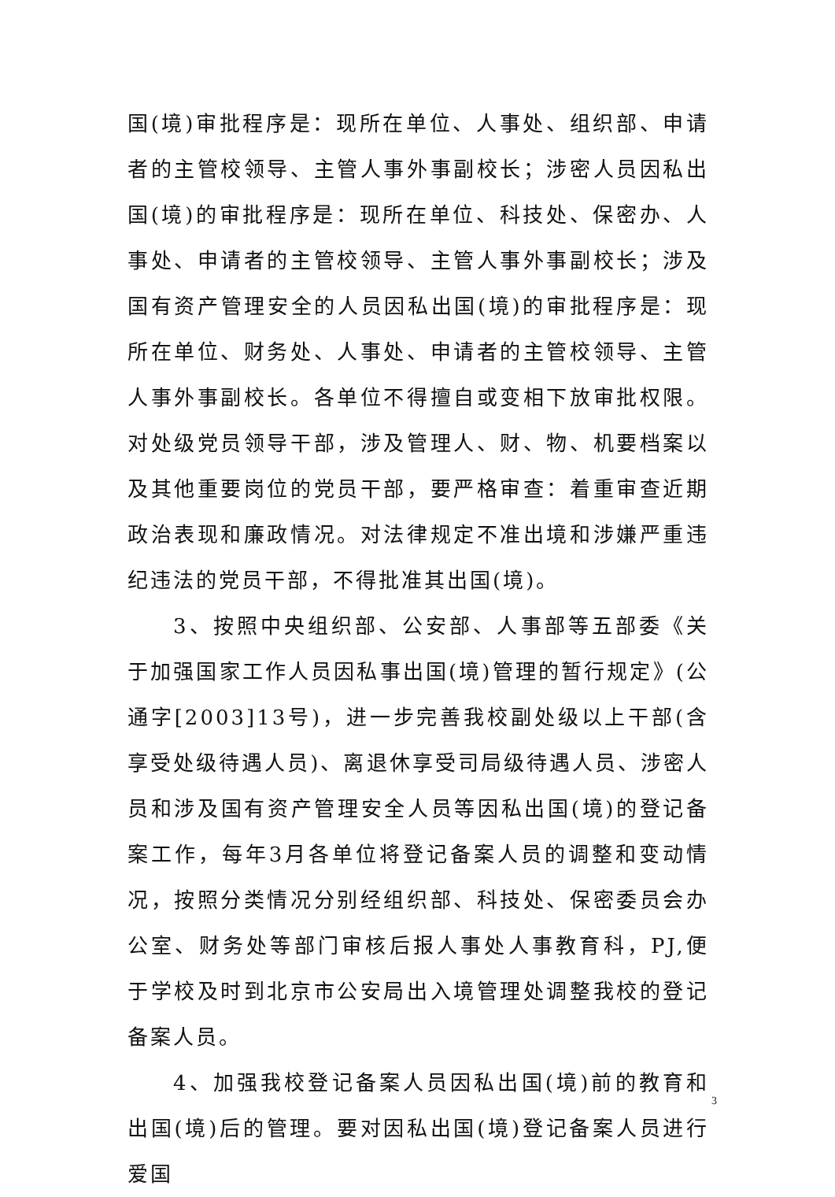国(境)审批程序是：现所在单位、人事处、组织部、申请者的主管校领导、主管人事外事副校长；涉密人员因私出国(境)的审批程序是：现所在单位、科技处、保密办、人事处、申请者的主管校领导、主管人事外事副校长；涉及国有资产管理安全的人员因私出国(境)的审批程序是：现所在单位、财务处、人事处、申请者的主管校领导、主管人事外事副校长。各单位不得擅自或变相下放审批权限。对处级党员领导干部，涉及管理人、财、物、机要档案以及其他重要岗位的党员干部，要严格审查：着重审查近期政治表现和廉政情况。对法律规定不准出境和涉嫌严重违纪违法的党员干部，不得批准其出国(境)。
3、按照中央组织部、公安部、人事部等五部委《关于加强国家工作人员因私事出国(境)管理的暂行规定》(公通字[2003]13号)，进一步完善我校副处级以上干部(含享受处级待遇人员)、离退休享受司局级待遇人员、涉密人员和涉及国有资产管理安全人员等因私出国(境)的登记备案工作，每年3月各单位将登记备案人员的调整和变动情况，按照分类情况分别经组织部、科技处、保密委员会办公室、财务处等部门审核后报人事处人事教育科，PJ,便于学校及时到北京市公安局出入境管理处调整我校的登记备案人员。
4、加强我校登记备案人员因私出国(境)前的教育和出国(境)后的管理。要对因私出国(境)登记备案人员进行爱国
3